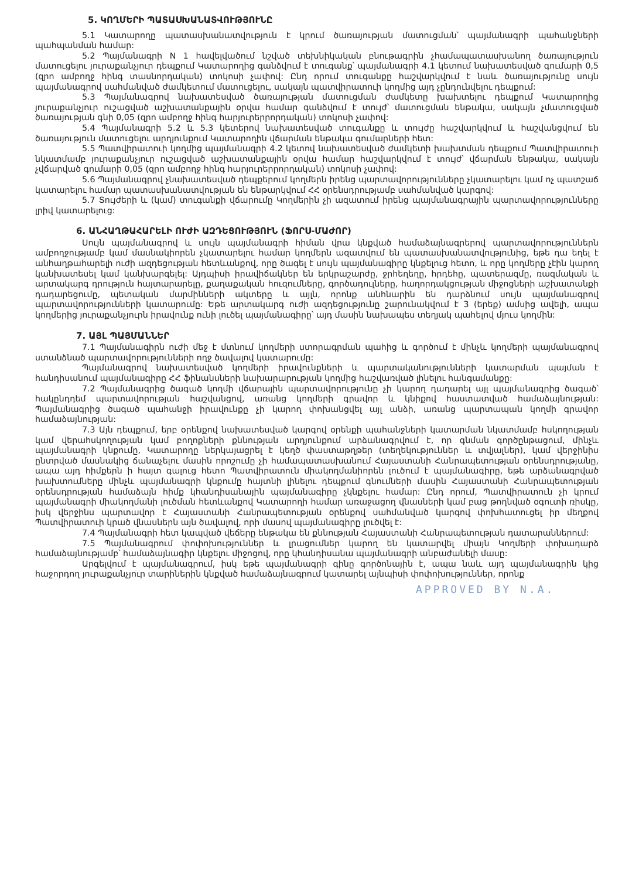5. ԿՈՂՄԵՐԻ ՊԱՏԱՍԽԱՆԱՏՎՈՒԹՅՈՒՆԸ
5.1 Կատարողը պատասխանատվություն է կրում ծառայության մատուցման՝ պայմանագրի պահանջների պահպանման համար:
5.2 Պայմանագրի N 1 հավելվածում նշված տեխնիկական բնութագրին չհամապատասխանող ծառայություն մատուցելու յուրաքանչյուր դեպքում Կատարողից գանձվում է տուգանք՝ պայմանագրի 4.1 կետում նախատեսված գումարի 0,5 (զրո ամբողջ հինգ տասնորդական) տոկոսի չափով: Ընդ որում տուգանքը հաշվարկվում է նաև ծառայությունը սույն պայմանագրով սահմանված ժամկետում մատուցելու, սակայն պատվիրատուի կողմից այդ չընդունվելու դեպքում:
5.3 Պայմանագրով նախատեսված ծառայության մատուցման ժամկետը խախտելու դեպքում Կատարողից յուրաքանչյուր ուշացված աշխատանքային օրվա համար գանձվում է տույժ՝ մատուցման ենթակա, սակայն չմատուցված ծառայության գնի 0,05 (զրո ամբողջ հինգ հարյուրերրորդական) տոկոսի չափով:
5.4 Պայմանագրի 5.2 և 5.3 կետերով նախատեսված տուգանքը և տույժը հաշվարկվում և հաշվանցվում են ծառայություն մատուցելու արդյունքում Կատարողին վճարման ենթակա գումարների հետ:
5.5 Պատվիրատուի կողմից պայմանագրի 4.2 կետով նախատեսված ժամկետի խախտման դեպքում Պատվիրատուի նկատմամբ յուրաքանչյուր ուշացված աշխատանքային օրվա համար հաշվարկվում է տույժ՝ վճարման ենթակա, սակայն չվճարված գումարի 0,05 (զրո ամբողջ հինգ հարյուրերրորդական) տոկոսի չափով:
5.6 Պայմանագրով չնախատեսված դեպքերում կողմերն իրենց պարտավորությունները չկատարելու կամ ոչ պատշաճ կատարելու համար պատասխանատվության են ենթարկվում ՀՀ օրենսդրությամբ սահմանված կարգով:
5.7 Տույժերի և (կամ) տուգանքի վճարումը Կողմերին չի ազատում իրենց պայմանագրային պարտավորությունները լրիվ կատարելուց:
6. ԱՆՀԱՂԹԱՀԱՐԵԼԻ ՈՒԺԻ ԱԶԴԵՑՈՒԹՅՈՒՆ (ՖՈՐՍ-ՄԱԺՈՐ)
Սույն պայմանագրով և սույն պայմանագրի հիման վրա կնքված համաձայնագրերով պարտավորություններն ամբողջությամբ կամ մասնակիորեն չկատարելու համար կողմերն ազատվում են պատասխանատվությունից, եթե դա եղել է անհաղթահարելի ուժի ազդեցության հետևանքով, որը ծագել է սույն պայմանագիրը կնքելուց հետո, և որը կողմերը չէին կարող կանխատեսել կամ կանխարգելել: Այդպիսի իրավիճակներ են երկրաշարժը, ջրհեղեղը, հրդեհը, պատերազմը, ռազմական և արտակարգ դրություն հայտարարելը, քաղաքական հուզումները, գործադուլները, հաղորդակցության միջոցների աշխատանքի դադարեցումը, պետական մարմինների ակտերը և այլն, որոնք անհնարին են դարձնում սույն պայմանագրով պարտավորությունների կատարումը: Եթե արտակարգ ուժի ազդեցությունը շարունակվում է 3 (երեք) ամսից ավելի, ապա կողմերից յուրաքանչյուրն իրավունք ունի լուծել պայմանագիրը՝ այդ մասին նախապես տեղյակ պահելով մյուս կողմին:
7. ԱՅԼ ՊԱՅՄԱՆՆԵՐ
7.1 Պայմանագիրն ուժի մեջ է մտնում կողմերի ստորագրման պահից և գործում է մինչև կողմերի պայմանագրով ստանձնած պարտավորությունների ողջ ծավալով կատարումը:
Պայմանագրով նախատեսված կողմերի իրավունքների և պարտականությունների կատարման պայման է հանդիսանում պայմանագիրը ՀՀ ֆինանսների նախարարության կողմից հաշվառված լինելու հանգամանքը:
7.2 Պայմանագրից ծագած կողմի վճարային պարտավորությունը չի կարող դադարել այլ պայմանագրից ծագած՝ հակընդդեմ պարտավորության հաշվանցով, առանց կողմերի գրավոր և կնիքով հաստատված համաձայնության: Պայմանագրից ծագած պահանջի իրավունքը չի կարող փոխանցվել այլ անձի, առանց պարտապան կողմի գրավոր համաձայնության:
7.3 Այն դեպքում, երբ օրենքով նախատեսված կարգով օրենքի պահանջների կատարման նկատմամբ հսկողության կամ վերահսկողության կամ բողոքների քննության արդյունքում արձանագրվում է, որ գնման գործընթացում, մինչև պայմանագրի կնքումը, Կատարողը ներկայացրել է կեղծ փաստաթղթեր (տեղեկություններ և տվյալներ), կամ վերջինիս ընտրված մասնակից ճանաչելու մասին որոշումը չի համապատասխանում Հայաստանի Հանրապետության օրենսդրությանը, ապա այդ հիմքերն ի հայտ գալուց հետո Պատվիրատուն միակողմանիորեն լուծում է պայմանագիրը, եթե արձանագրված խախտումները մինչև պայմանագրի կնքումը հայտնի լինելու դեպքում գնումների մասին Հայաստանի Հանրապետության օրենսդրության համաձայն հիմք կհանդիսանային պայմանագիրը չկնքելու համար: Ընդ որում, Պատվիրատուն չի կրում պայմանագրի միակողմանի լուծման հետևանքով Կատարողի համար առաջացող վնասների կամ բաց թողնված օգուտի ռիսկը, իսկ վերջինս պարտավոր է Հայաստանի Հանրապետության օրենքով սահմանված կարգով փոխհատուցել իր մեղքով Պատվիրատուի կրած վնասներն այն ծավալով, որի մասով պայմանագիրը լուծվել է:
7.4 Պայմանագրի հետ կապված վեճերը ենթակա են քննության Հայաստանի Հանրապետության դատարաններում:
7.5 Պայմանագրում փոփոխություններ և լրացումներ կարող են կատարվել միայն Կողմերի փոխադարձ համաձայնությամբ՝ համաձայնագիր կնքելու միջոցով, որը կհանդիսանա պայմանագրի անբաժանելի մասը:
Արգելվում է պայմանագրում, իսկ եթե պայմանագրի գինը գործոնային է, ապա նաև այդ պայմանագրին կից հաջորդող յուրաքանչյուր տարիներին կնքված համաձայնագրում կատարել այնպիսի փոփոխություններ, որոնք
APPROVED BY N.A.